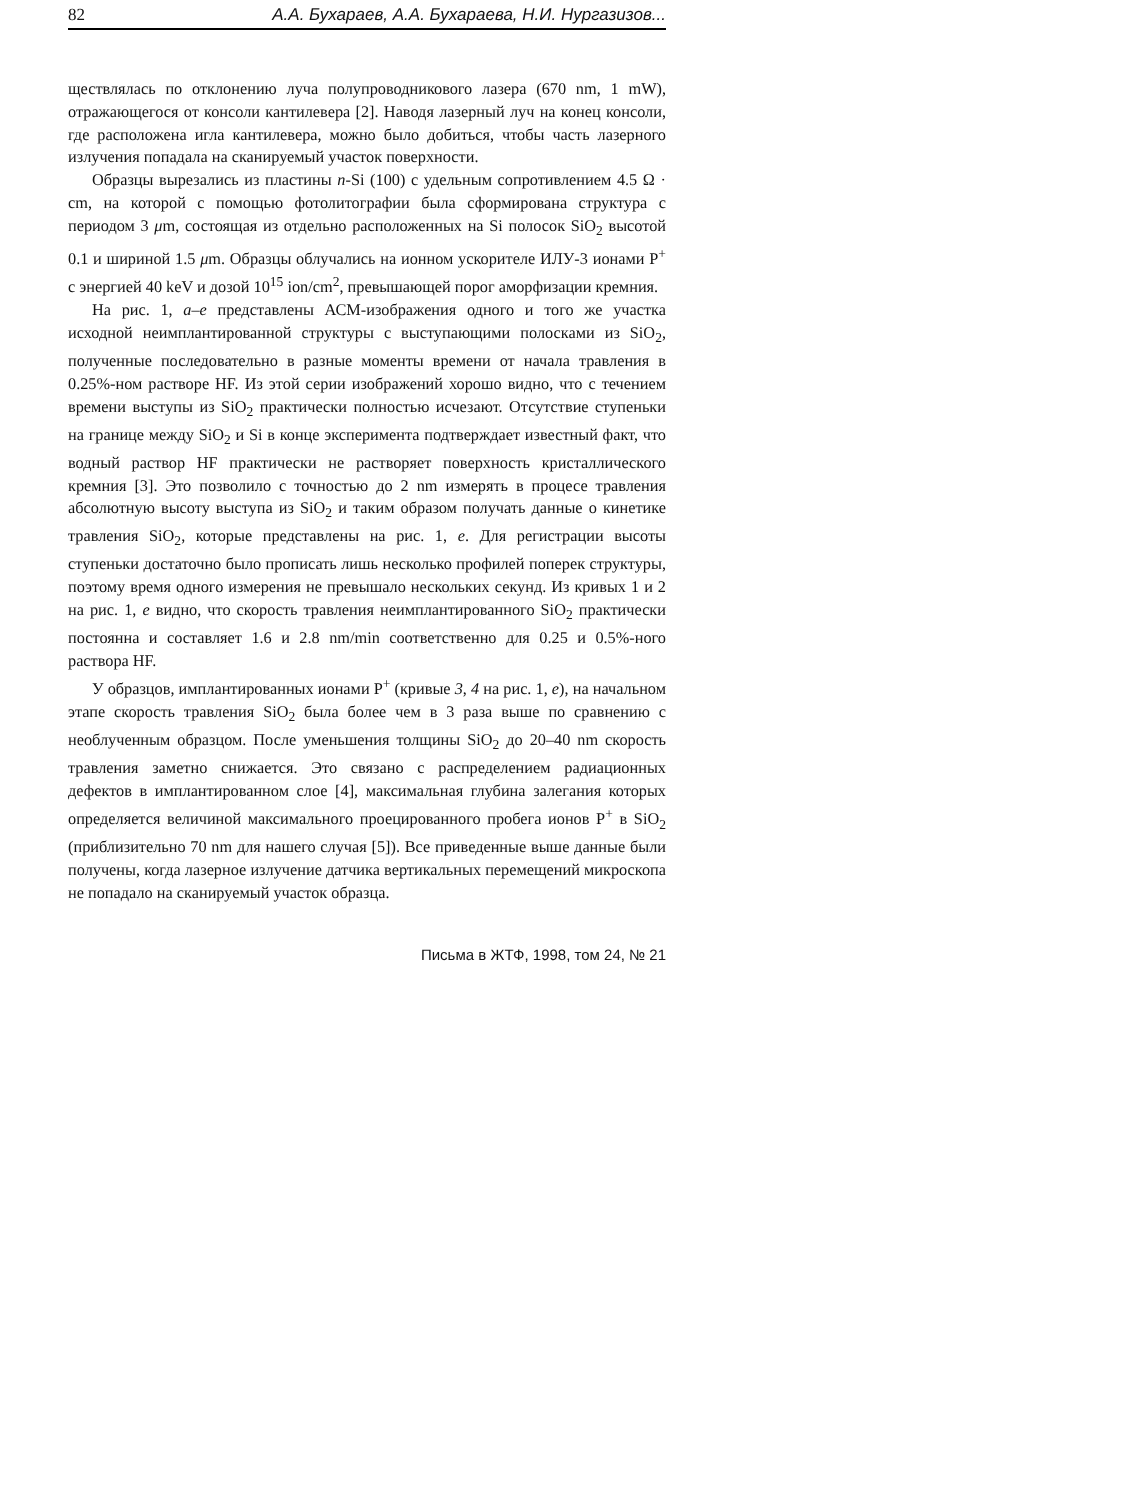82 А.А. Бухараев, А.А. Бухараева, Н.И. Нургазизов...
ществлялась по отклонению луча полупроводникового лазера (670 nm, 1 mW), отражающегося от консоли кантилевера [2]. Наводя лазерный луч на конец консоли, где расположена игла кантилевера, можно было добиться, чтобы часть лазерного излучения попадала на сканируемый участок поверхности.
Образцы вырезались из пластины n-Si (100) с удельным сопротивлением 4.5 Ω · cm, на которой с помощью фотолитографии была сформирована структура с периодом 3 μm, состоящая из отдельно расположенных на Si полосок SiO<sub>2</sub> высотой 0.1 и шириной 1.5 μm. Образцы облучались на ионном ускорителе ИЛУ-3 ионами P<sup>+</sup> с энергией 40 keV и дозой 10<sup>15</sup> ion/cm<sup>2</sup>, превышающей порог аморфизации кремния.
На рис. 1, a–e представлены АСМ-изображения одного и того же участка исходной неимплантированной структуры с выступающими полосками из SiO<sub>2</sub>, полученные последовательно в разные моменты времени от начала травления в 0.25%-ном растворе HF. Из этой серии изображений хорошо видно, что с течением времени выступы из SiO<sub>2</sub> практически полностью исчезают. Отсутствие ступеньки на границе между SiO<sub>2</sub> и Si в конце эксперимента подтверждает известный факт, что водный раствор HF практически не растворяет поверхность кристаллического кремния [3]. Это позволило с точностью до 2 nm измерять в процесе травления абсолютную высоту выступа из SiO<sub>2</sub> и таким образом получать данные о кинетике травления SiO<sub>2</sub>, которые представлены на рис. 1, e. Для регистрации высоты ступеньки достаточно было прописать лишь несколько профилей поперек структуры, поэтому время одного измерения не превышало нескольких секунд. Из кривых 1 и 2 на рис. 1, e видно, что скорость травления неимплантированного SiO<sub>2</sub> практически постоянна и составляет 1.6 и 2.8 nm/min соответственно для 0.25 и 0.5%-ного раствора HF.
У образцов, имплантированных ионами P<sup>+</sup> (кривые 3, 4 на рис. 1, e), на начальном этапе скорость травления SiO<sub>2</sub> была более чем в 3 раза выше по сравнению с необлученным образцом. После уменьшения толщины SiO<sub>2</sub> до 20–40 nm скорость травления заметно снижается. Это связано с распределением радиационных дефектов в имплантированном слое [4], максимальная глубина залегания которых определяется величиной максимального проецированного пробега ионов P<sup>+</sup> в SiO<sub>2</sub> (приблизительно 70 nm для нашего случая [5]). Все приведенные выше данные были получены, когда лазерное излучение датчика вертикальных перемещений микроскопа не попадало на сканируемый участок образца.
Письма в ЖТФ, 1998, том 24, № 21